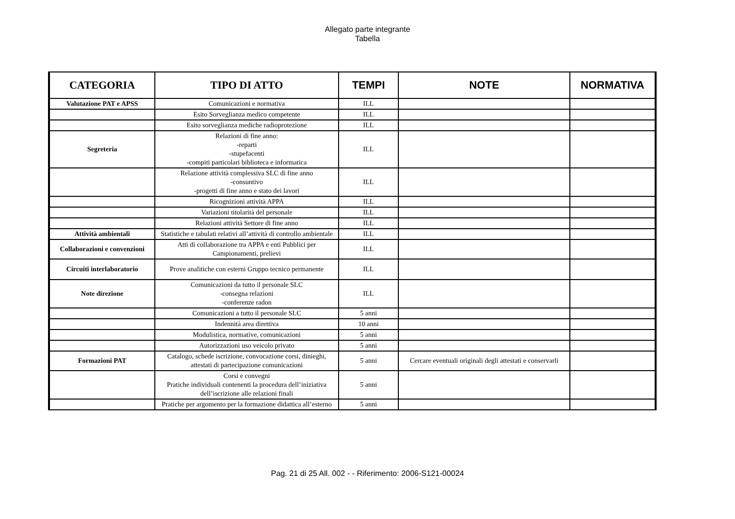Allegato parte integrante
Tabella
| CATEGORIA | TIPO DI ATTO | TEMPI | NOTE | NORMATIVA |
| --- | --- | --- | --- | --- |
| Valutazione PAT e APSS | Comunicazioni e normativa | ILL | | |
| | Esito Sorveglianza medico competente | ILL | | |
| | Esito sorveglianza mediche radioprotezione | ILL | | |
| Segreteria | Relazioni di fine anno: -reparti -stupefacenti -compiti particolari biblioteca e informatica | ILL | | |
| | Relazione attività complessiva SLC di fine anno -consuntivo -progetti di fine anno e stato dei lavori | ILL | | |
| | Ricognizioni attività APPA | ILL | | |
| | Variazioni titolarità del personale | ILL | | |
| | Relazioni attività Settore di fine anno | ILL | | |
| Attività ambientali | Statistiche e tabulati relativi all’attività di controllo ambientale | ILL | | |
| Collaborazioni e convenzioni | Atti di collaborazione tra APPA e enti Pubblici per Campionamenti, prelievi | ILL | | |
| Circuiti interlaboratorio | Prove analitiche con esterni Gruppo tecnico permanente | ILL | | |
| Note direzione | Comunicazioni da tutto il personale SLC -consegna relazioni -conferenze radon | ILL | | |
| | Comunicazioni a tutto il personale SLC | 5 anni | | |
| | Indennità area direttiva | 10 anni | | |
| | Modulistica, normative, comunicazioni | 5 anni | | |
| | Autorizzazioni uso veicolo privato | 5 anni | | |
| Formazioni PAT | Catalogo, schede iscrizione, convocazione corsi, dinieghi, attestati di partecipazione comunicazioni | 5 anni | Cercare eventuali originali degli attestati e conservarli | |
| | Corsi e convegni Pratiche individuali contenenti la procedura dell’iniziativa dell’iscrizione alle relazioni finali | 5 anni | | |
| | Pratiche per argomento per la formazione didattica all’esterno | 5 anni | | |
Pag. 21 di 25 All. 002 - - Riferimento: 2006-S121-00024